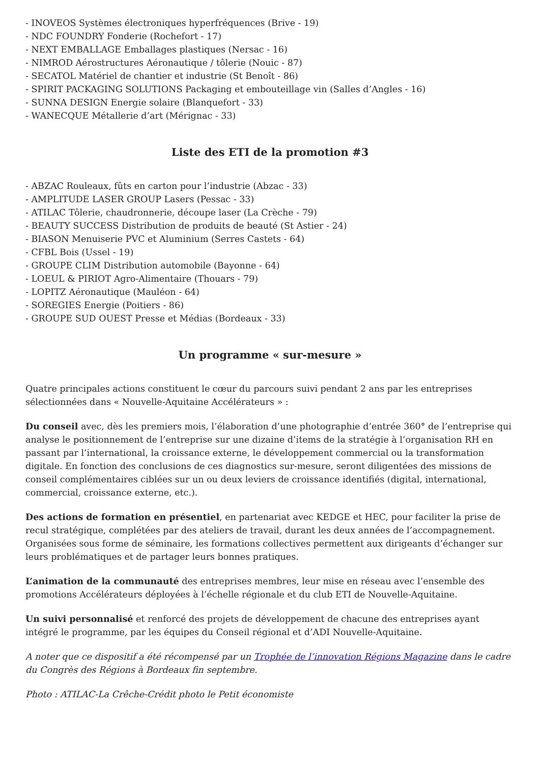- INOVEOS Systèmes électroniques hyperfréquences (Brive - 19)
- NDC FOUNDRY Fonderie (Rochefort - 17)
- NEXT EMBALLAGE Emballages plastiques (Nersac - 16)
- NIMROD Aérostructures Aéronautique / tôlerie (Nouic - 87)
- SECATOL Matériel de chantier et industrie (St Benoît - 86)
- SPIRIT PACKAGING SOLUTIONS Packaging et embouteillage vin (Salles d’Angles - 16)
- SUNNA DESIGN Energie solaire (Blanquefort - 33)
- WANECQUE Métallerie d’art (Mérignac - 33)
Liste des ETI de la promotion #3
- ABZAC Rouleaux, fûts en carton pour l’industrie (Abzac - 33)
- AMPLITUDE LASER GROUP Lasers (Pessac - 33)
- ATILAC Tôlerie, chaudronnerie, découpe laser (La Crèche - 79)
- BEAUTY SUCCESS Distribution de produits de beauté (St Astier - 24)
- BIASON Menuiserie PVC et Aluminium (Serres Castets - 64)
- CFBL Bois (Ussel - 19)
- GROUPE CLIM Distribution automobile (Bayonne - 64)
- LOEUL & PIRIOT Agro-Alimentaire (Thouars - 79)
- LOPITZ Aéronautique (Mauléon - 64)
- SOREGIES Energie (Poitiers - 86)
- GROUPE SUD OUEST Presse et Médias (Bordeaux - 33)
Un programme « sur-mesure »
Quatre principales actions constituent le cœur du parcours suivi pendant 2 ans par les entreprises sélectionnées dans « Nouvelle-Aquitaine Accélérateurs » :
Du conseil avec, dès les premiers mois, l’élaboration d’une photographie d’entrée 360° de l’entreprise qui analyse le positionnement de l’entreprise sur une dizaine d’items de la stratégie à l’organisation RH en passant par l’international, la croissance externe, le développement commercial ou la transformation digitale. En fonction des conclusions de ces diagnostics sur-mesure, seront diligentées des missions de conseil complémentaires ciblées sur un ou deux leviers de croissance identifiés (digital, international, commercial, croissance externe, etc.).
Des actions de formation en présentiel, en partenariat avec KEDGE et HEC, pour faciliter la prise de recul stratégique, complétées par des ateliers de travail, durant les deux années de l’accompagnement. Organisées sous forme de séminaire, les formations collectives permettent aux dirigeants d’échanger sur leurs problématiques et de partager leurs bonnes pratiques.
L’animation de la communauté des entreprises membres, leur mise en réseau avec l’ensemble des promotions Accélérateurs déployées à l’échelle régionale et du club ETI de Nouvelle-Aquitaine.
Un suivi personnalisé et renforcé des projets de développement de chacune des entreprises ayant intégré le programme, par les équipes du Conseil régional et d’ADI Nouvelle-Aquitaine.
A noter que ce dispositif a été récompensé par un Trophée de l’innovation Régions Magazine dans le cadre du Congrès des Régions à Bordeaux fin septembre.
Photo : ATILAC-La Crêche-Crédit photo le Petit économiste